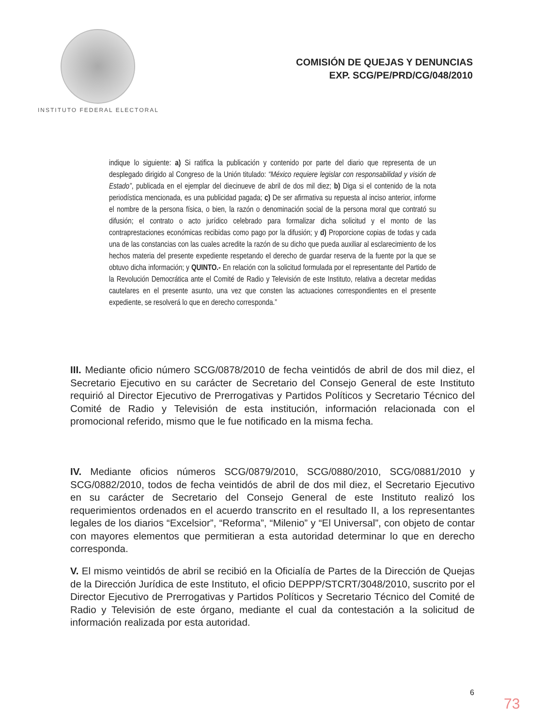INSTITUTO FEDERAL ELECTORAL
COMISIÓN DE QUEJAS Y DENUNCIAS
EXP. SCG/PE/PRD/CG/048/2010
indique lo siguiente: a) Si ratifica la publicación y contenido por parte del diario que representa de un desplegado dirigido al Congreso de la Unión titulado: “México requiere legislar con responsabilidad y visión de Estado”, publicada en el ejemplar del diecinueve de abril de dos mil diez; b) Diga si el contenido de la nota periodística mencionada, es una publicidad pagada; c) De ser afirmativa su repuesta al inciso anterior, informe el nombre de la persona física, o bien, la razón o denominación social de la persona moral que contrató su difusión; el contrato o acto jurídico celebrado para formalizar dicha solicitud y el monto de las contraprestaciones económicas recibidas como pago por la difusión; y d) Proporcione copias de todas y cada una de las constancias con las cuales acredite la razón de su dicho que pueda auxiliar al esclarecimiento de los hechos materia del presente expediente respetando el derecho de guardar reserva de la fuente por la que se obtuvo dicha información; y QUINTO.- En relación con la solicitud formulada por el representante del Partido de la Revolución Democrática ante el Comité de Radio y Televisión de este Instituto, relativa a decretar medidas cautelares en el presente asunto, una vez que consten las actuaciones correspondientes en el presente expediente, se resolverá lo que en derecho corresponda.”
III. Mediante oficio número SCG/0878/2010 de fecha veintidós de abril de dos mil diez, el Secretario Ejecutivo en su carácter de Secretario del Consejo General de este Instituto requirió al Director Ejecutivo de Prerrogativas y Partidos Políticos y Secretario Técnico del Comité de Radio y Televisión de esta institución, información relacionada con el promocional referido, mismo que le fue notificado en la misma fecha.
IV. Mediante oficios números SCG/0879/2010, SCG/0880/2010, SCG/0881/2010 y SCG/0882/2010, todos de fecha veintidós de abril de dos mil diez, el Secretario Ejecutivo en su carácter de Secretario del Consejo General de este Instituto realizó los requerimientos ordenados en el acuerdo transcrito en el resultado II, a los representantes legales de los diarios “Excelsior”, “Reforma”, “Milenio” y “El Universal”, con objeto de contar con mayores elementos que permitieran a esta autoridad determinar lo que en derecho corresponda.
V. El mismo veintidós de abril se recibió en la Oficialía de Partes de la Dirección de Quejas de la Dirección Jurídica de este Instituto, el oficio DEPPP/STCRT/3048/2010, suscrito por el Director Ejecutivo de Prerrogativas y Partidos Políticos y Secretario Técnico del Comité de Radio y Televisión de este órgano, mediante el cual da contestación a la solicitud de información realizada por esta autoridad.
6
73